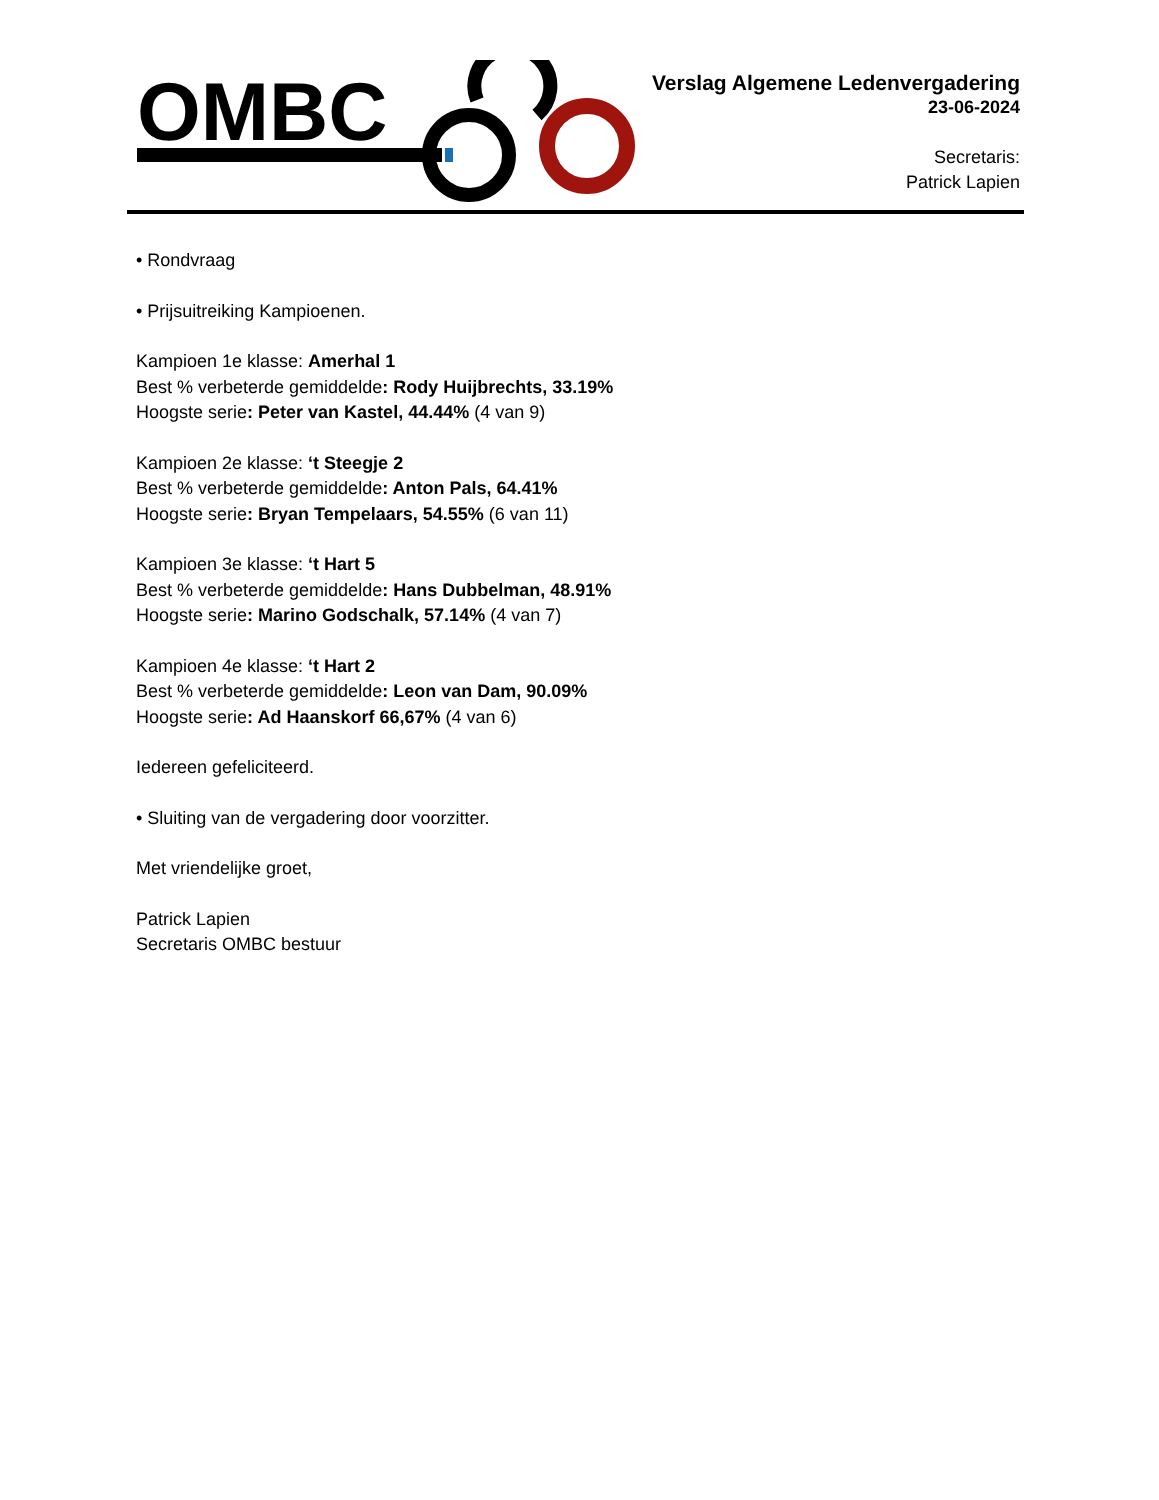OMBC
Verslag Algemene Ledenvergadering
23-06-2024
Secretaris:
Patrick Lapien
• Rondvraag
• Prijsuitreiking Kampioenen.
Kampioen 1e klasse: Amerhal 1
Best % verbeterde gemiddelde: Rody Huijbrechts, 33.19%
Hoogste serie: Peter van Kastel, 44.44% (4 van 9)
Kampioen 2e klasse: ‘t Steegje 2
Best % verbeterde gemiddelde: Anton Pals, 64.41%
Hoogste serie: Bryan Tempelaars, 54.55% (6 van 11)
Kampioen 3e klasse: ‘t Hart 5
Best % verbeterde gemiddelde: Hans Dubbelman, 48.91%
Hoogste serie: Marino Godschalk, 57.14% (4 van 7)
Kampioen 4e klasse: ‘t Hart 2
Best % verbeterde gemiddelde: Leon van Dam, 90.09%
Hoogste serie: Ad Haanskorf 66,67% (4 van 6)
Iedereen gefeliciteerd.
• Sluiting van de vergadering door voorzitter.
Met vriendelijke groet,
Patrick Lapien
Secretaris OMBC bestuur